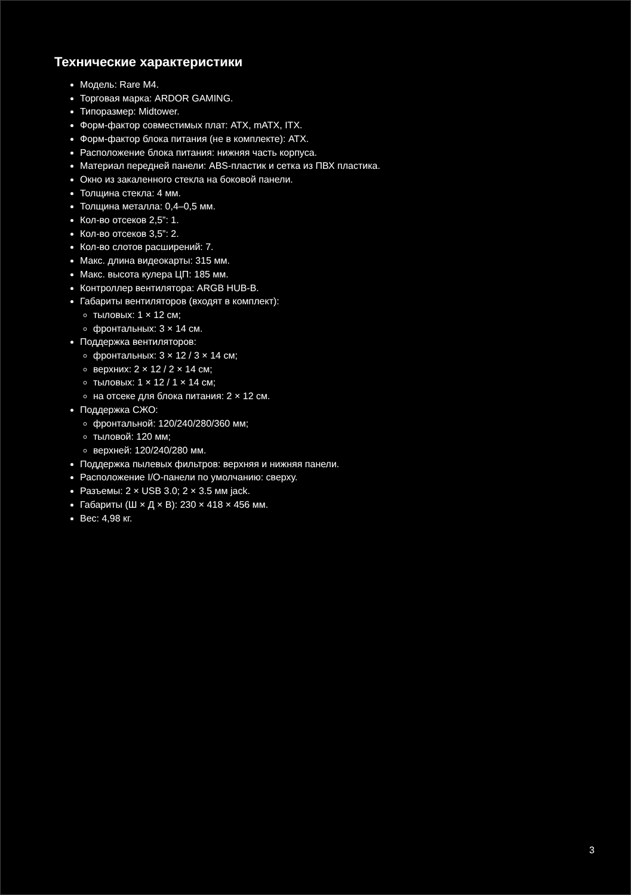Технические характеристики
Модель: Rare M4.
Торговая марка: ARDOR GAMING.
Типоразмер: Midtower.
Форм-фактор совместимых плат: ATX, mATX, ITX.
Форм-фактор блока питания (не в комплекте): ATX.
Расположение блока питания: нижняя часть корпуса.
Материал передней панели: ABS-пластик и сетка из ПВХ пластика.
Окно из закаленного стекла на боковой панели.
Толщина стекла: 4 мм.
Толщина металла: 0,4–0,5 мм.
Кол-во отсеков 2,5”: 1.
Кол-во отсеков 3,5”: 2.
Кол-во слотов расширений: 7.
Макс. длина видеокарты: 315 мм.
Макс. высота кулера ЦП: 185 мм.
Контроллер вентилятора: ARGB HUB-B.
Габариты вентиляторов (входят в комплект):
тыловых: 1 × 12 см;
фронтальных: 3 × 14 см.
Поддержка вентиляторов:
фронтальных: 3 × 12 / 3 × 14 см;
верхних: 2 × 12 / 2 × 14 см;
тыловых: 1 × 12 / 1 × 14 см;
на отсеке для блока питания: 2 × 12 см.
Поддержка СЖО:
фронтальной: 120/240/280/360 мм;
тыловой: 120 мм;
верхней: 120/240/280 мм.
Поддержка пылевых фильтров: верхняя и нижняя панели.
Расположение I/O-панели по умолчанию: сверху.
Разъемы: 2 × USB 3.0; 2 × 3.5 мм jack.
Габариты (Ш × Д × В): 230 × 418 × 456 мм.
Вес: 4,98 кг.
3